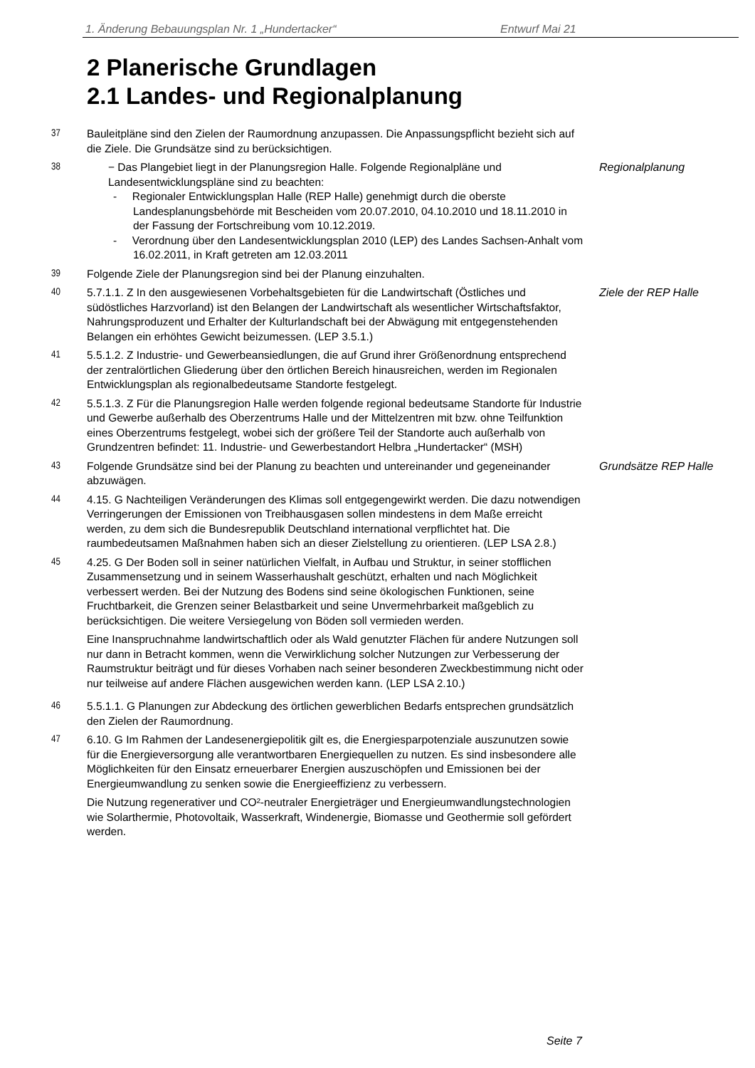1. Änderung Bebauungsplan Nr. 1 „Hundertacker“Entwurf Mai 21
2 Planerische Grundlagen
2.1 Landes- und Regionalplanung
37 Bauleitpläne sind den Zielen der Raumordnung anzupassen. Die Anpassungspflicht bezieht sich auf die Ziele. Die Grundsätze sind zu berücksichtigen.
38 − Das Plangebiet liegt in der Planungsregion Halle. Folgende Regionalpläne und Landesentwicklungspläne sind zu beachten:
- Regionaler Entwicklungsplan Halle (REP Halle) genehmigt durch die oberste Landesplanungsbehörde mit Bescheiden vom 20.07.2010, 04.10.2010 und 18.11.2010 in der Fassung der Fortschreibung vom 10.12.2019.
- Verordnung über den Landesentwicklungsplan 2010 (LEP) des Landes Sachsen-Anhalt vom 16.02.2011, in Kraft getreten am 12.03.2011
Regionalplanung
39 Folgende Ziele der Planungsregion sind bei der Planung einzuhalten.
40 5.7.1.1. Z In den ausgewiesenen Vorbehaltsgebieten für die Landwirtschaft (Östliches und südöstliches Harzvorland) ist den Belangen der Landwirtschaft als wesentlicher Wirtschaftsfaktor, Nahrungsproduzent und Erhalter der Kulturlandschaft bei der Abwägung mit entgegenstehenden Belangen ein erhöhtes Gewicht beizumessen. (LEP 3.5.1.)
Ziele der REP Halle
41 5.5.1.2. Z Industrie- und Gewerbeansiedlungen, die auf Grund ihrer Größenordnung entsprechend der zentralörtlichen Gliederung über den örtlichen Bereich hinausreichen, werden im Regionalen Entwicklungsplan als regionalbedeutsame Standorte festgelegt.
42 5.5.1.3. Z Für die Planungsregion Halle werden folgende regional bedeutsame Standorte für Industrie und Gewerbe außerhalb des Oberzentrums Halle und der Mittelzentren mit bzw. ohne Teilfunktion eines Oberzentrums festgelegt, wobei sich der größere Teil der Standorte auch außerhalb von Grundzentren befindet: 11. Industrie- und Gewerbestandort Helbra „Hundertacker“ (MSH)
43 Folgende Grundsätze sind bei der Planung zu beachten und untereinander und gegeneinander abzuwägen.
Grundsätze REP Halle
44 4.15. G Nachteiligen Veränderungen des Klimas soll entgegengewirkt werden. Die dazu notwendigen Verringerungen der Emissionen von Treibhausgasen sollen mindestens in dem Maße erreicht werden, zu dem sich die Bundesrepublik Deutschland international verpflichtet hat. Die raumbedeutsamen Maßnahmen haben sich an dieser Zielstellung zu orientieren. (LEP LSA 2.8.)
45 4.25. G Der Boden soll in seiner natürlichen Vielfalt, in Aufbau und Struktur, in seiner stofflichen Zusammensetzung und in seinem Wasserhaushalt geschützt, erhalten und nach Möglichkeit verbessert werden. Bei der Nutzung des Bodens sind seine ökologischen Funktionen, seine Fruchtbarkeit, die Grenzen seiner Belastbarkeit und seine Unvermehrbarkeit maßgeblich zu berücksichtigen. Die weitere Versiegelung von Böden soll vermieden werden.
Eine Inanspruchnahme landwirtschaftlich oder als Wald genutzter Flächen für andere Nutzungen soll nur dann in Betracht kommen, wenn die Verwirklichung solcher Nutzungen zur Verbesserung der Raumstruktur beiträgt und für dieses Vorhaben nach seiner besonderen Zweckbestimmung nicht oder nur teilweise auf andere Flächen ausgewichen werden kann. (LEP LSA 2.10.)
46 5.5.1.1. G Planungen zur Abdeckung des örtlichen gewerblichen Bedarfs entsprechen grundsätzlich den Zielen der Raumordnung.
47 6.10. G Im Rahmen der Landesenergiepolitik gilt es, die Energiesparpotenziale auszunutzen sowie für die Energieversorgung alle verantwortbaren Energiequellen zu nutzen. Es sind insbesondere alle Möglichkeiten für den Einsatz erneuerbarer Energien auszuschöpfen und Emissionen bei der Energieumwandlung zu senken sowie die Energieeffizienz zu verbessern.
Die Nutzung regenerativer und CO²-neutraler Energieträger und Energieumwandlungstechnologien wie Solarthermie, Photovoltaik, Wasserkraft, Windenergie, Biomasse und Geothermie soll gefördert werden.
Seite 7